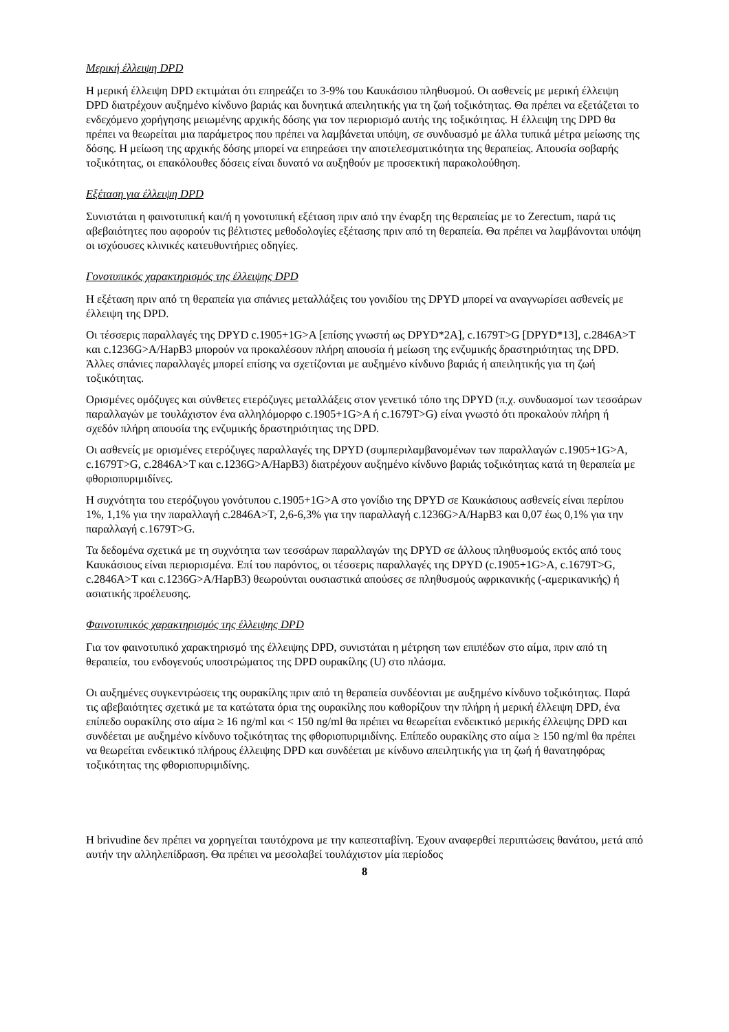Μερική έλλειψη DPD
Η μερική έλλειψη DPD εκτιμάται ότι επηρεάζει το 3-9% του Καυκάσιου πληθυσμού. Οι ασθενείς με μερική έλλειψη DPD διατρέχουν αυξημένο κίνδυνο βαριάς και δυνητικά απειλητικής για τη ζωή τοξικότητας. Θα πρέπει να εξετάζεται το ενδεχόμενο χορήγησης μειωμένης αρχικής δόσης για τον περιορισμό αυτής της τοξικότητας. Η έλλειψη της DPD θα πρέπει να θεωρείται μια παράμετρος που πρέπει να λαμβάνεται υπόψη, σε συνδυασμό με άλλα τυπικά μέτρα μείωσης της δόσης. Η μείωση της αρχικής δόσης μπορεί να επηρεάσει την αποτελεσματικότητα της θεραπείας. Απουσία σοβαρής τοξικότητας, οι επακόλουθες δόσεις είναι δυνατό να αυξηθούν με προσεκτική παρακολούθηση.
Εξέταση για έλλειψη DPD
Συνιστάται η φαινοτυπική και/ή η γονοτυπική εξέταση πριν από την έναρξη της θεραπείας με το Zerectum, παρά τις αβεβαιότητες που αφορούν τις βέλτιστες μεθοδολογίες εξέτασης πριν από τη θεραπεία. Θα πρέπει να λαμβάνονται υπόψη οι ισχύουσες κλινικές κατευθυντήριες οδηγίες.
Γονοτυπικός χαρακτηρισμός της έλλειψης DPD
Η εξέταση πριν από τη θεραπεία για σπάνιες μεταλλάξεις του γονιδίου της DPYD μπορεί να αναγνωρίσει ασθενείς με έλλειψη της DPD.
Οι τέσσερις παραλλαγές της DPYD c.1905+1G>A [επίσης γνωστή ως DPYD*2A], c.1679T>G [DPYD*13], c.2846A>T και c.1236G>A/HapB3 μπορούν να προκαλέσουν πλήρη απουσία ή μείωση της ενζυμικής δραστηριότητας της DPD. Άλλες σπάνιες παραλλαγές μπορεί επίσης να σχετίζονται με αυξημένο κίνδυνο βαριάς ή απειλητικής για τη ζωή τοξικότητας.
Ορισμένες ομόζυγες και σύνθετες ετερόζυγες μεταλλάξεις στον γενετικό τόπο της DPYD (π.χ. συνδυασμοί των τεσσάρων παραλλαγών με τουλάχιστον ένα αλληλόμορφο c.1905+1G>A ή c.1679T>G) είναι γνωστό ότι προκαλούν πλήρη ή σχεδόν πλήρη απουσία της ενζυμικής δραστηριότητας της DPD.
Οι ασθενείς με ορισμένες ετερόζυγες παραλλαγές της DPYD (συμπεριλαμβανομένων των παραλλαγών c.1905+1G>A, c.1679T>G, c.2846A>T και c.1236G>A/HapB3) διατρέχουν αυξημένο κίνδυνο βαριάς τοξικότητας κατά τη θεραπεία με φθοριοπυριμιδίνες.
Η συχνότητα του ετερόζυγου γονότυπου c.1905+1G>A στο γονίδιο της DPYD σε Καυκάσιους ασθενείς είναι περίπου 1%, 1,1% για την παραλλαγή c.2846A>T, 2,6-6,3% για την παραλλαγή c.1236G>A/HapB3 και 0,07 έως 0,1% για την παραλλαγή c.1679T>G.
Τα δεδομένα σχετικά με τη συχνότητα των τεσσάρων παραλλαγών της DPYD σε άλλους πληθυσμούς εκτός από τους Καυκάσιους είναι περιορισμένα. Επί του παρόντος, οι τέσσερις παραλλαγές της DPYD (c.1905+1G>A, c.1679T>G, c.2846A>T και c.1236G>A/HapB3) θεωρούνται ουσιαστικά απούσες σε πληθυσμούς αφρικανικής (-αμερικανικής) ή ασιατικής προέλευσης.
Φαινοτυπικός χαρακτηρισμός της έλλειψης DPD
Για τον φαινοτυπικό χαρακτηρισμό της έλλειψης DPD, συνιστάται η μέτρηση των επιπέδων στο αίμα, πριν από τη θεραπεία, του ενδογενούς υποστρώματος της DPD ουρακίλης (U) στο πλάσμα.
Οι αυξημένες συγκεντρώσεις της ουρακίλης πριν από τη θεραπεία συνδέονται με αυξημένο κίνδυνο τοξικότητας. Παρά τις αβεβαιότητες σχετικά με τα κατώτατα όρια της ουρακίλης που καθορίζουν την πλήρη ή μερική έλλειψη DPD, ένα επίπεδο ουρακίλης στο αίμα ≥ 16 ng/ml και < 150 ng/ml θα πρέπει να θεωρείται ενδεικτικό μερικής έλλειψης DPD και συνδέεται με αυξημένο κίνδυνο τοξικότητας της φθοριοπυριμιδίνης. Επίπεδο ουρακίλης στο αίμα ≥ 150 ng/ml θα πρέπει να θεωρείται ενδεικτικό πλήρους έλλειψης DPD και συνδέεται με κίνδυνο απειλητικής για τη ζωή ή θανατηφόρας τοξικότητας της φθοριοπυριμιδίνης.
Η brivudine δεν πρέπει να χορηγείται ταυτόχρονα με την καπεσιταβίνη. Έχουν αναφερθεί περιπτώσεις θανάτου, μετά από αυτήν την αλληλεπίδραση. Θα πρέπει να μεσολαβεί τουλάχιστον μία περίοδος
8